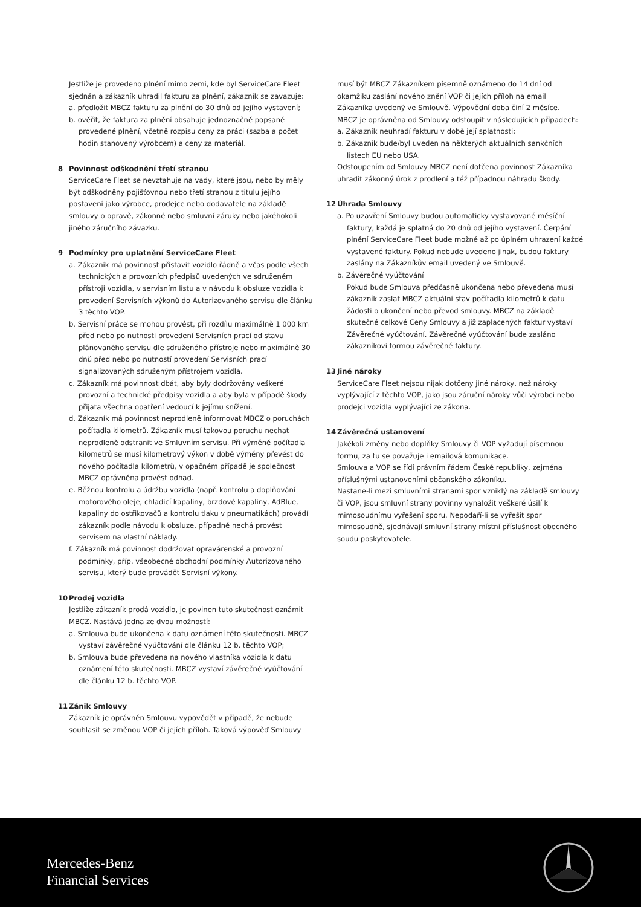Jestliže je provedeno plnění mimo zemi, kde byl ServiceCare Fleet sjednán a zákazník uhradil fakturu za plnění, zákazník se zavazuje:
a. předložit MBCZ fakturu za plnění do 30 dnů od jejího vystavení;
b. ověřit, že faktura za plnění obsahuje jednoznačně popsané provedené plnění, včetně rozpisu ceny za práci (sazba a počet hodin stanovený výrobcem) a ceny za materiál.
8 Povinnost odškodnění třetí stranou
ServiceCare Fleet se nevztahuje na vady, které jsou, nebo by měly být odškodněny pojišťovnou nebo třetí stranou z titulu jejího postavení jako výrobce, prodejce nebo dodavatele na základě smlouvy o opravě, zákonné nebo smluvní záruky nebo jakéhokoli jiného záručního závazku.
9 Podmínky pro uplatnění ServiceCare Fleet
a. Zákazník má povinnost přistavit vozidlo řádně a včas podle všech technických a provozních předpisů uvedených ve sdruženém přístroji vozidla, v servisním listu a v návodu k obsluze vozidla k provedení Servisních výkonů do Autorizovaného servisu dle článku 3 těchto VOP.
b. Servisní práce se mohou provést, při rozdílu maximálně 1 000 km před nebo po nutnosti provedení Servisních prací od stavu plánovaného servisu dle sdruženého přístroje nebo maximálně 30 dnů před nebo po nutností provedení Servisních prací signalizovaných sdruženým přístrojem vozidla.
c. Zákazník má povinnost dbát, aby byly dodržovány veškeré provozní a technické předpisy vozidla a aby byla v případě škody přijata všechna opatření vedoucí k jejímu snížení.
d. Zákazník má povinnost neprodleně informovat MBCZ o poruchách počítadla kilometrů. Zákazník musí takovou poruchu nechat neprodleně odstranit ve Smluvním servisu. Při výměně počítadla kilometrů se musí kilometrový výkon v době výměny převést do nového počítadla kilometrů, v opačném případě je společnost MBCZ oprávněna provést odhad.
e. Běžnou kontrolu a údržbu vozidla (např. kontrolu a doplňování motorového oleje, chladicí kapaliny, brzdové kapaliny, AdBlue, kapaliny do ostřikovačů a kontrolu tlaku v pneumatikách) provádí zákazník podle návodu k obsluze, případně nechá provést servisem na vlastní náklady.
f. Zákazník má povinnost dodržovat opravárenské a provozní podmínky, příp. všeobecné obchodní podmínky Autorizovaného servisu, který bude provádět Servisní výkony.
10 Prodej vozidla
Jestliže zákazník prodá vozidlo, je povinen tuto skutečnost oznámit MBCZ. Nastává jedna ze dvou možností:
a. Smlouva bude ukončena k datu oznámení této skutečnosti. MBCZ vystaví závěrečné vyúčtování dle článku 12 b. těchto VOP;
b. Smlouva bude převedena na nového vlastníka vozidla k datu oznámení této skutečnosti. MBCZ vystaví závěrečné vyúčtování dle článku 12 b. těchto VOP.
11 Zánik Smlouvy
Zákazník je oprávněn Smlouvu vypovědět v případě, že nebude souhlasit se změnou VOP či jejích příloh. Taková výpověď Smlouvy
musí být MBCZ Zákazníkem písemně oznámeno do 14 dní od okamžiku zaslání nového znění VOP či jejích příloh na email Zákazníka uvedený ve Smlouvě. Výpovědní doba činí 2 měsíce.
MBCZ je oprávněna od Smlouvy odstoupit v následujících případech:
a. Zákazník neuhradí fakturu v době její splatnosti;
b. Zákazník bude/byl uveden na některých aktuálních sankčních listech EU nebo USA.
Odstoupením od Smlouvy MBCZ není dotčena povinnost Zákazníka uhradit zákonný úrok z prodlení a též případnou náhradu škody.
12 Úhrada Smlouvy
a. Po uzavření Smlouvy budou automaticky vystavované měsíční faktury, každá je splatná do 20 dnů od jejího vystavení. Čerpání plnění ServiceCare Fleet bude možné až po úplném uhrazení každé vystavené faktury. Pokud nebude uvedeno jinak, budou faktury zaslány na Zákazníkův email uvedený ve Smlouvě.
b. Závěrečné vyúčtování
Pokud bude Smlouva předčasně ukončena nebo převedena musí zákazník zaslat MBCZ aktuální stav počítadla kilometrů k datu žádosti o ukončení nebo převod smlouvy. MBCZ na základě skutečné celkové Ceny Smlouvy a již zaplacených faktur vystaví Závěrečné vyúčtování. Závěrečné vyúčtování bude zasláno zákazníkovi formou závěrečné faktury.
13 Jiné nároky
ServiceCare Fleet nejsou nijak dotčeny jiné nároky, než nároky vyplývající z těchto VOP, jako jsou záruční nároky vůči výrobci nebo prodejci vozidla vyplývající ze zákona.
14 Závěrečná ustanovení
Jakékoli změny nebo doplňky Smlouvy či VOP vyžadují písemnou formu, za tu se považuje i emailová komunikace.
Smlouva a VOP se řídí právním řádem České republiky, zejména příslušnými ustanoveními občanského zákoníku.
Nastane-li mezi smluvními stranami spor vzniklý na základě smlouvy či VOP, jsou smluvní strany povinny vynaložit veškeré úsilí k mimosoudnímu vyřešení sporu. Nepodaří-li se vyřešit spor mimosoudně, sjednávají smluvní strany místní příslušnost obecného soudu poskytovatele.
Mercedes-Benz
Financial Services